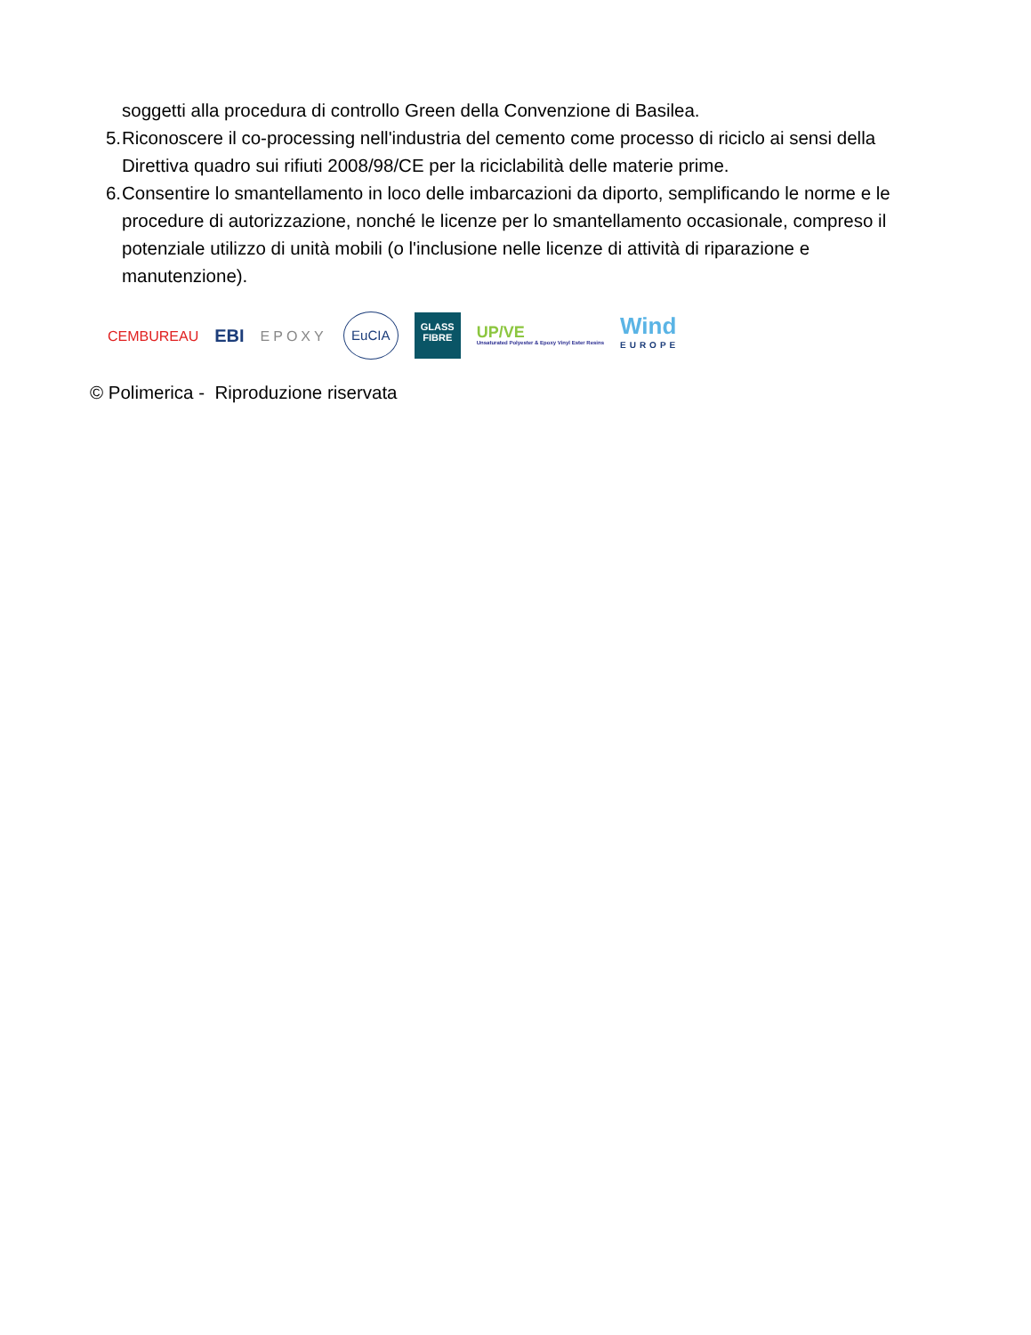soggetti alla procedura di controllo Green della Convenzione di Basilea.
5. Riconoscere il co-processing nell'industria del cemento come processo di riciclo ai sensi della Direttiva quadro sui rifiuti 2008/98/CE per la riciclabilità delle materie prime.
6. Consentire lo smantellamento in loco delle imbarcazioni da diporto, semplificando le norme e le procedure di autorizzazione, nonché le licenze per lo smantellamento occasionale, compreso il potenziale utilizzo di unità mobili (o l'inclusione nelle licenze di attività di riparazione e manutenzione).
CEMBUREAU
EBI
EPOXY
EuCIA
GLASS FIBRE
UP/VE
Unsaturated Polyester & Epoxy Vinyl Ester Resins
Wind
EUROPE
© Polimerica - Riproduzione riservata